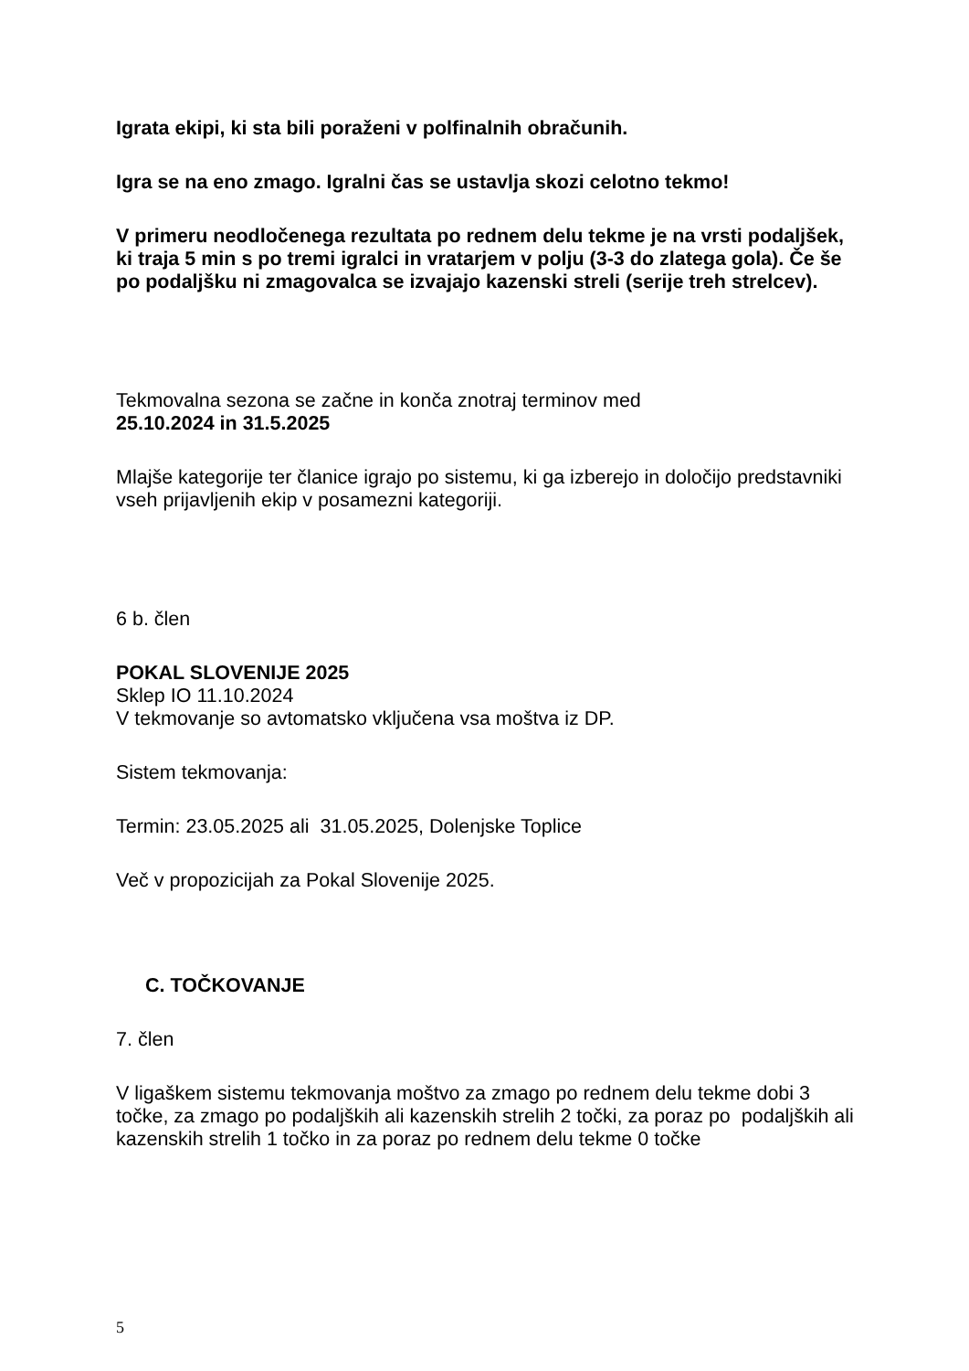Igrata ekipi, ki sta bili poraženi v polfinalnih obračunih.
Igra se na eno zmago. Igralni čas se ustavlja skozi celotno tekmo!
V primeru neodločenega rezultata po rednem delu tekme je na vrsti podaljšek, ki traja 5 min s po tremi igralci in vratarjem v polju (3-3 do zlatega gola). Če še po podaljšku ni zmagovalca se izvajajo kazenski streli (serije treh strelcev).
Tekmovalna sezona se začne in konča znotraj terminov med
25.10.2024 in 31.5.2025
Mlajše kategorije ter članice igrajo po sistemu, ki ga izberejo in določijo predstavniki vseh prijavljenih ekip v posamezni kategoriji.
6 b. člen
POKAL SLOVENIJE 2025
Sklep IO 11.10.2024
V tekmovanje so avtomatsko vključena vsa moštva iz DP.
Sistem tekmovanja:
Termin: 23.05.2025 ali 31.05.2025, Dolenjske Toplice
Več v propozicijah za Pokal Slovenije 2025.
C. TOČKOVANJE
7. člen
V ligaškem sistemu tekmovanja moštvo za zmago po rednem delu tekme dobi 3 točke, za zmago po podaljških ali kazenskih strelih 2 točki, za poraz po podaljških ali kazenskih strelih 1 točko in za poraz po rednem delu tekme 0 točke
5